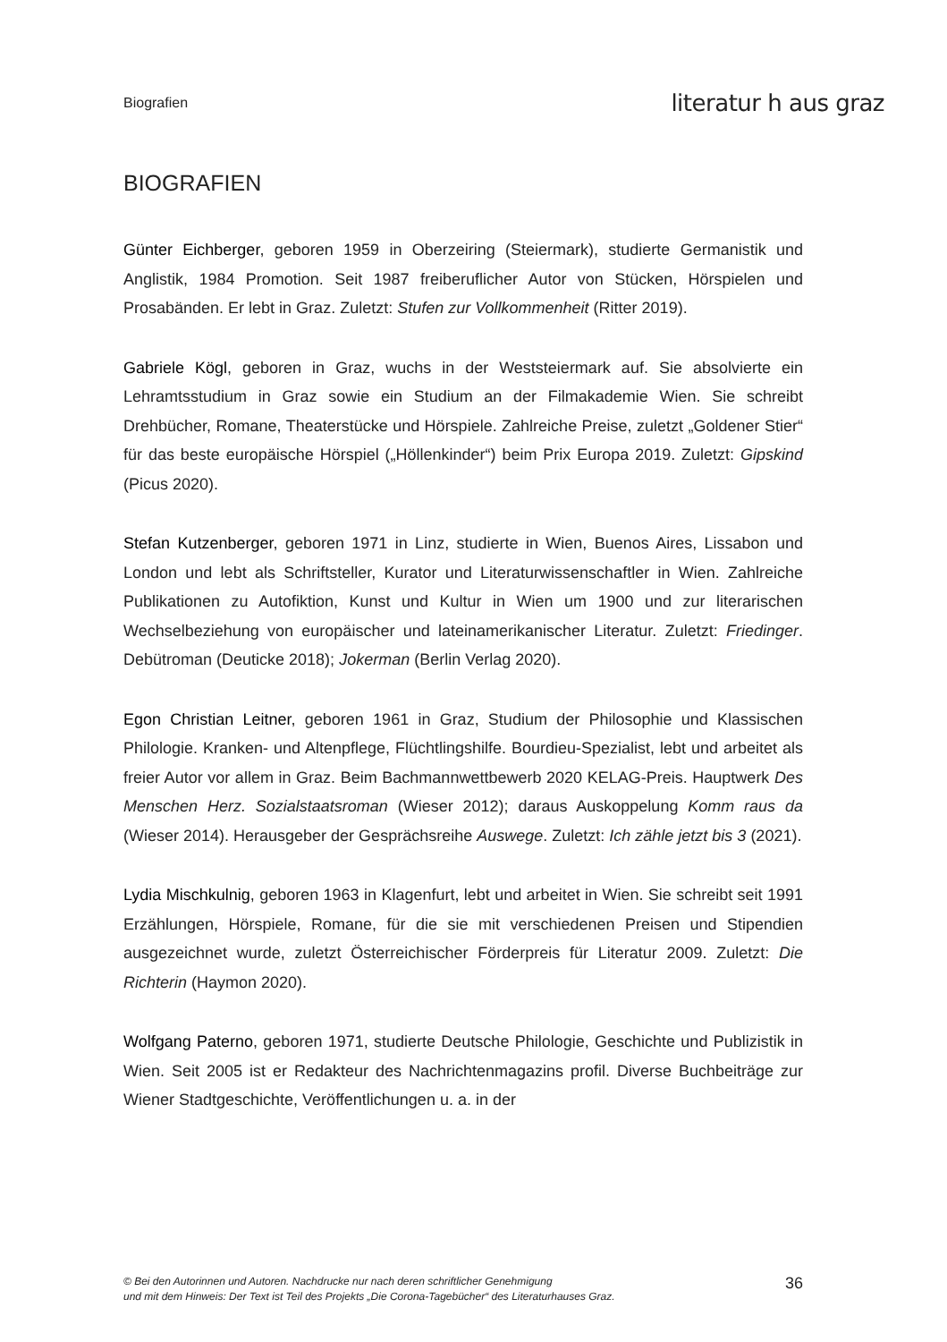Biografien literatur h aus graz
BIOGRAFIEN
Günter Eichberger, geboren 1959 in Oberzeiring (Steiermark), studierte Germanistik und Anglistik, 1984 Promotion. Seit 1987 freiberuflicher Autor von Stücken, Hörspielen und Prosabänden. Er lebt in Graz. Zuletzt: Stufen zur Vollkommenheit (Ritter 2019).
Gabriele Kögl, geboren in Graz, wuchs in der Weststeiermark auf. Sie absolvierte ein Lehramtsstudium in Graz sowie ein Studium an der Filmakademie Wien. Sie schreibt Drehbücher, Romane, Theaterstücke und Hörspiele. Zahlreiche Preise, zuletzt „Goldener Stier“ für das beste europäische Hörspiel („Höllenkinder“) beim Prix Europa 2019. Zuletzt: Gipskind (Picus 2020).
Stefan Kutzenberger, geboren 1971 in Linz, studierte in Wien, Buenos Aires, Lissabon und London und lebt als Schriftsteller, Kurator und Literaturwissenschaftler in Wien. Zahlreiche Publikationen zu Autofiktion, Kunst und Kultur in Wien um 1900 und zur literarischen Wechselbeziehung von europäischer und lateinamerikanischer Literatur. Zuletzt: Friedinger. Debütroman (Deuticke 2018); Jokerman (Berlin Verlag 2020).
Egon Christian Leitner, geboren 1961 in Graz, Studium der Philosophie und Klassischen Philologie. Kranken- und Altenpflege, Flüchtlingshilfe. Bourdieu-Spezialist, lebt und arbeitet als freier Autor vor allem in Graz. Beim Bachmannwettbewerb 2020 KELAG-Preis. Hauptwerk Des Menschen Herz. Sozialstaatsroman (Wieser 2012); daraus Auskoppelung Komm raus da (Wieser 2014). Herausgeber der Gesprächsreihe Auswege. Zuletzt: Ich zähle jetzt bis 3 (2021).
Lydia Mischkulnig, geboren 1963 in Klagenfurt, lebt und arbeitet in Wien. Sie schreibt seit 1991 Erzählungen, Hörspiele, Romane, für die sie mit verschiedenen Preisen und Stipendien ausgezeichnet wurde, zuletzt Österreichischer Förderpreis für Literatur 2009. Zuletzt: Die Richterin (Haymon 2020).
Wolfgang Paterno, geboren 1971, studierte Deutsche Philologie, Geschichte und Publizistik in Wien. Seit 2005 ist er Redakteur des Nachrichtenmagazins profil. Diverse Buchbeiträge zur Wiener Stadtgeschichte, Veröffentlichungen u. a. in der
© Bei den Autorinnen und Autoren. Nachdrucke nur nach deren schriftlicher Genehmigung
und mit dem Hinweis: Der Text ist Teil des Projekts „Die Corona-Tagebücher“ des Literaturhauses Graz.
36